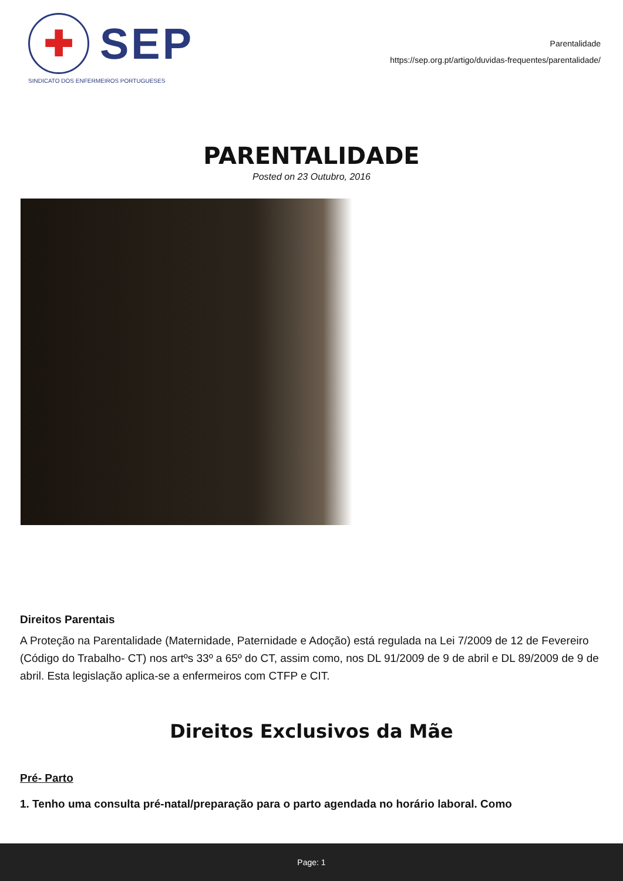✚
SEP
SINDICATO DOS ENFERMEIROS PORTUGUESES
Parentalidade
https://sep.org.pt/artigo/duvidas-frequentes/parentalidade/
PARENTALIDADE
Posted on 23 Outubro, 2016
Direitos Parentais
A Proteção na Parentalidade (Maternidade, Paternidade e Adoção) está regulada na Lei 7/2009 de 12 de Fevereiro (Código do Trabalho- CT) nos artºs 33º a 65º do CT, assim como, nos DL 91/2009 de 9 de abril e DL 89/2009 de 9 de abril. Esta legislação aplica-se a enfermeiros com CTFP e CIT.
Direitos Exclusivos da Mãe
Pré- Parto
1. Tenho uma consulta pré-natal/preparação para o parto agendada no horário laboral. Como
Page: 1